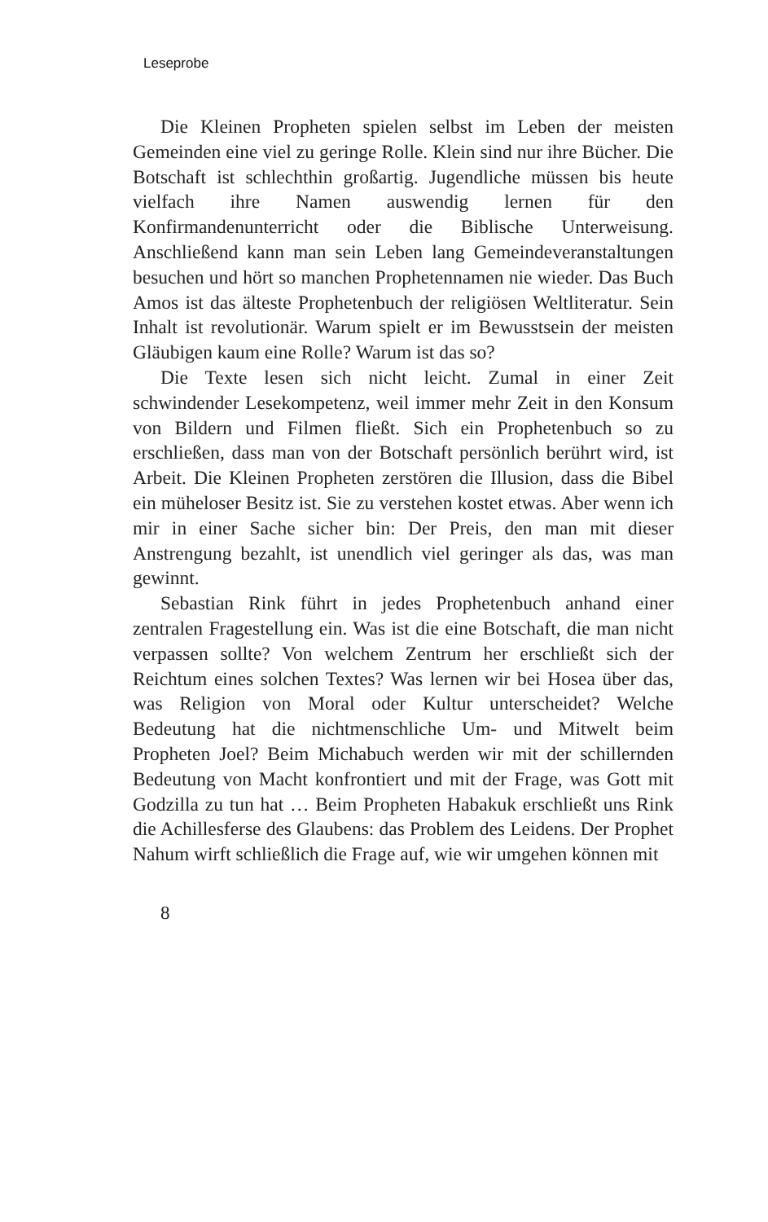Leseprobe
Die Kleinen Propheten spielen selbst im Leben der meisten Gemeinden eine viel zu geringe Rolle. Klein sind nur ihre Bücher. Die Botschaft ist schlechthin großartig. Jugendliche müssen bis heute vielfach ihre Namen auswendig lernen für den Konfirmandenunterricht oder die Biblische Unterweisung. Anschließend kann man sein Leben lang Gemeindeveranstaltungen besuchen und hört so manchen Prophetennamen nie wieder. Das Buch Amos ist das älteste Prophetenbuch der religiösen Weltliteratur. Sein Inhalt ist revolutionär. Warum spielt er im Bewusstsein der meisten Gläubigen kaum eine Rolle? Warum ist das so?
Die Texte lesen sich nicht leicht. Zumal in einer Zeit schwindender Lesekompetenz, weil immer mehr Zeit in den Konsum von Bildern und Filmen fließt. Sich ein Prophetenbuch so zu erschließen, dass man von der Botschaft persönlich berührt wird, ist Arbeit. Die Kleinen Propheten zerstören die Illusion, dass die Bibel ein müheloser Besitz ist. Sie zu verstehen kostet etwas. Aber wenn ich mir in einer Sache sicher bin: Der Preis, den man mit dieser Anstrengung bezahlt, ist unendlich viel geringer als das, was man gewinnt.
Sebastian Rink führt in jedes Prophetenbuch anhand einer zentralen Fragestellung ein. Was ist die eine Botschaft, die man nicht verpassen sollte? Von welchem Zentrum her erschließt sich der Reichtum eines solchen Textes? Was lernen wir bei Hosea über das, was Religion von Moral oder Kultur unterscheidet? Welche Bedeutung hat die nichtmenschliche Um- und Mitwelt beim Propheten Joel? Beim Michabuch werden wir mit der schillernden Bedeutung von Macht konfrontiert und mit der Frage, was Gott mit Godzilla zu tun hat … Beim Propheten Habakuk erschließt uns Rink die Achillesferse des Glaubens: das Problem des Leidens. Der Prophet Nahum wirft schließlich die Frage auf, wie wir umgehen können mit
8